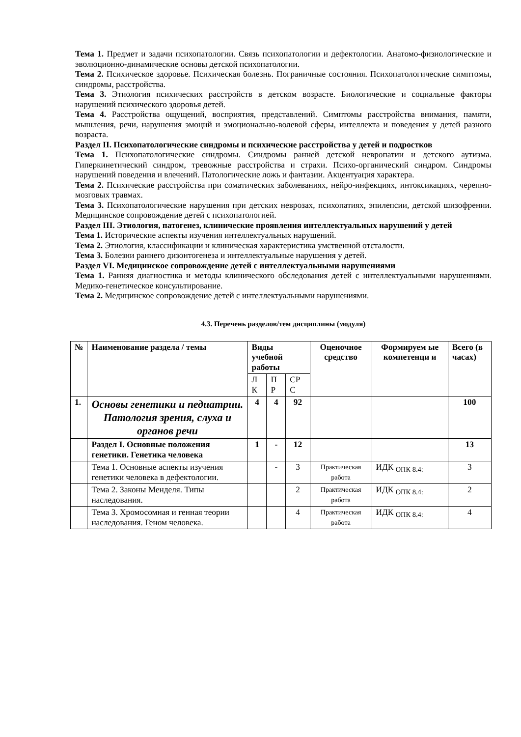Тема 1. Предмет и задачи психопатологии. Связь психопатологии и дефектологии. Анатомо-физиологические и эволюционно-динамические основы детской психопатологии.
Тема 2. Психическое здоровье. Психическая болезнь. Пограничные состояния. Психопатологические симптомы, синдромы, расстройства.
Тема 3. Этиология психических расстройств в детском возрасте. Биологические и социальные факторы нарушений психического здоровья детей.
Тема 4. Расстройства ощущений, восприятия, представлений. Симптомы расстройства внимания, памяти, мышления, речи, нарушения эмоций и эмоционально-волевой сферы, интеллекта и поведения у детей разного возраста.
Раздел II. Психопатологические синдромы и психические расстройства у детей и подростков
Тема 1. Психопатологические синдромы. Синдромы ранней детской невропатии и детского аутизма. Гиперкинетический синдром, тревожные расстройства и страхи. Психо-органический синдром. Синдромы нарушений поведения и влечений. Патологические ложь и фантазии. Акцентуация характера.
Тема 2. Психические расстройства при соматических заболеваниях, нейро-инфекциях, интоксикациях, черепно-мозговых травмах.
Тема 3. Психопатологические нарушения при детских неврозах, психопатиях, эпилепсии, детской шизофрении. Медицинское сопровождение детей с психопатологией.
Раздел III. Этиология, патогенез, клинические проявления интеллектуальных нарушений у детей
Тема 1. Исторические аспекты изучения интеллектуальных нарушений.
Тема 2. Этиология, классификации и клиническая характеристика умственной отсталости.
Тема 3. Болезни раннего дизонтогенеза и интеллектуальные нарушения у детей.
Раздел VI. Медицинское сопровождение детей с интеллектуальными нарушениями
Тема 1. Ранняя диагностика и методы клинического обследования детей с интеллектуальными нарушениями. Медико-генетическое консультирование.
Тема 2. Медицинское сопровождение детей с интеллектуальными нарушениями.
4.3. Перечень разделов/тем дисциплины (модуля)
| № | Наименование раздела / темы | Виды учебной работы | | | Оценочное средство | Формируем ые компетенци и | Всего (в часах) |
| --- | --- | --- | --- | --- | --- | --- | --- |
| | | Л К | П Р | СР С | | | |
| 1. | Основы генетики и педиатрии. Патология зрения, слуха и органов речи | 4 | 4 | 92 | | | 100 |
| | Раздел I. Основные положения генетики. Генетика человека | 1 | - | 12 | | | 13 |
| | Тема 1. Основные аспекты изучения генетики человека в дефектологии. | | - | 3 | Практическая работа | ИДК <sub>ОПК 8.4:</sub> | 3 |
| | Тема 2. Законы Менделя. Типы наследования. | | | 2 | Практическая работа | ИДК <sub>ОПК 8.4:</sub> | 2 |
| | Тема 3. Хромосомная и генная теории наследования. Геном человека. | | | 4 | Практическая работа | ИДК <sub>ОПК 8.4:</sub> | 4 |